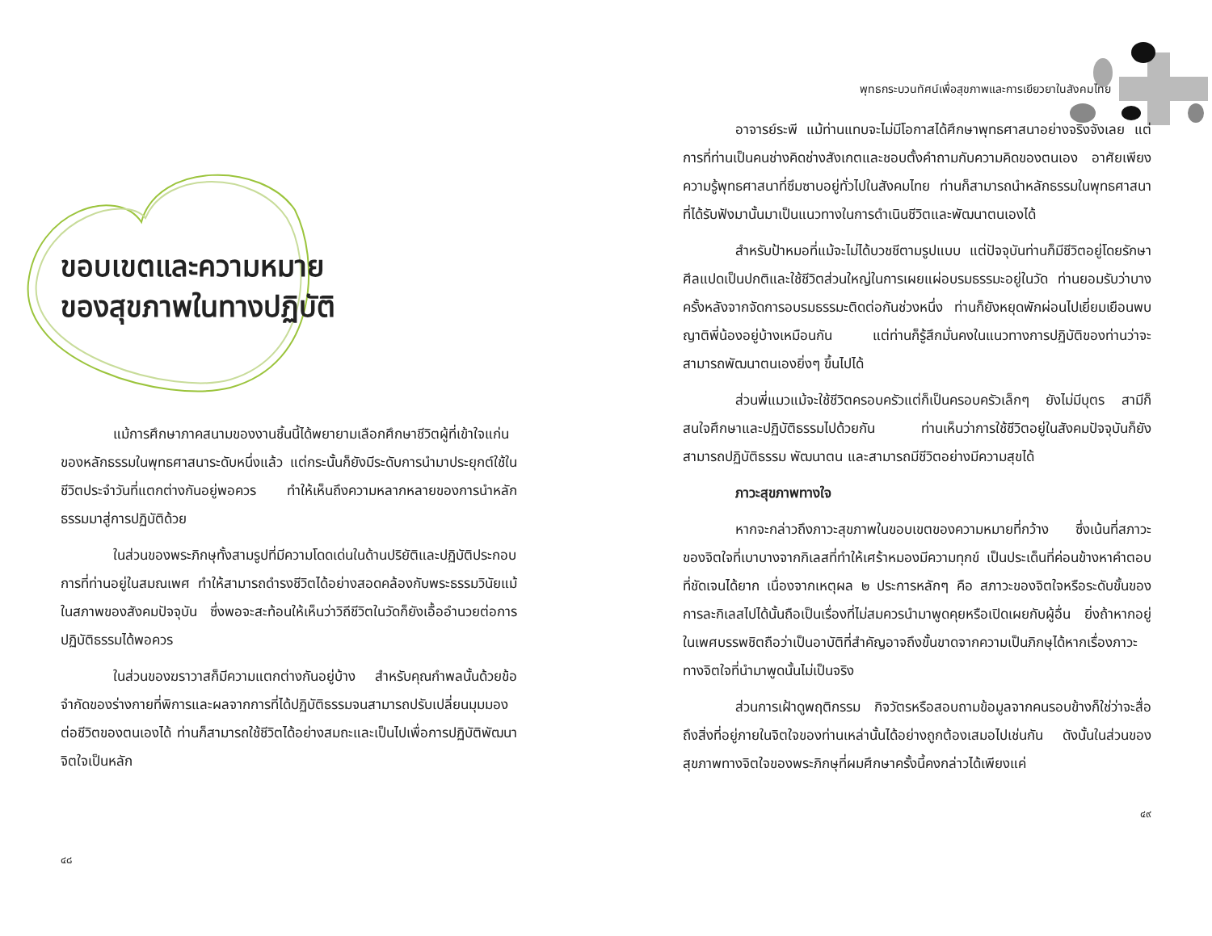ขอบเขตและความหมาย
ของสุขภาพในทางปฏิบัติ
แม้การศึกษาภาคสนามของงานชิ้นนี้ได้พยายามเลือกศึกษาชีวิตผู้ที่เข้าใจแก่นของหลักธรรมในพุทธศาสนาระดับหนึ่งแล้ว แต่กระนั้นก็ยังมีระดับการนำมาประยุกต์ใช้ในชีวิตประจำวันที่แตกต่างกันอยู่พอควร ทำให้เห็นถึงความหลากหลายของการนำหลักธรรมมาสู่การปฏิบัติด้วย
ในส่วนของพระภิกษุทั้งสามรูปที่มีความโดดเด่นในด้านปริยัติและปฏิบัติประกอบการที่ท่านอยู่ในสมณเพศ ทำให้สามารถดำรงชีวิตได้อย่างสอดคล้องกับพระธรรมวินัยแม้ในสภาพของสังคมปัจจุบัน ซึ่งพอจะสะท้อนให้เห็นว่าวิถีชีวิตในวัดก็ยังเอื้ออำนวยต่อการปฏิบัติธรรมได้พอควร
ในส่วนของฆราวาสก็มีความแตกต่างกันอยู่บ้าง สำหรับคุณกำพลนั้นด้วยข้อจำกัดของร่างกายที่พิการและผลจากการที่ได้ปฏิบัติธรรมจนสามารถปรับเปลี่ยนมุมมองต่อชีวิตของตนเองได้ ท่านก็สามารถใช้ชีวิตได้อย่างสมถะและเป็นไปเพื่อการปฏิบัติพัฒนาจิตใจเป็นหลัก
๔๘
พุทธกระบวนทัศน์เพื่อสุขภาพและการเยียวยาในสังคมไทย
อาจารย์ระพี แม้ท่านแทบจะไม่มีโอกาสได้ศึกษาพุทธศาสนาอย่างจริงจังเลย แต่การที่ท่านเป็นคนช่างคิดช่างสังเกตและชอบตั้งคำถามกับความคิดของตนเอง อาศัยเพียงความรู้พุทธศาสนาที่ซึมซาบอยู่ทั่วไปในสังคมไทย ท่านก็สามารถนำหลักธรรมในพุทธศาสนาที่ได้รับฟังมานั้นมาเป็นแนวทางในการดำเนินชีวิตและพัฒนาตนเองได้
สำหรับป้าหมอที่แม้จะไม่ได้บวชชีตามรูปแบบ แต่ปัจจุบันท่านก็มีชีวิตอยู่โดยรักษาศีลแปดเป็นปกติและใช้ชีวิตส่วนใหญ่ในการเผยแผ่อบรมธรรมะอยู่ในวัด ท่านยอมรับว่าบางครั้งหลังจากจัดการอบรมธรรมะติดต่อกันช่วงหนึ่ง ท่านก็ยังหยุดพักผ่อนไปเยี่ยมเยือนพบญาติพี่น้องอยู่บ้างเหมือนกัน แต่ท่านก็รู้สึกมั่นคงในแนวทางการปฏิบัติของท่านว่าจะสามารถพัฒนาตนเองยิ่งๆ ขึ้นไปได้
ส่วนพี่แมวแม้จะใช้ชีวิตครอบครัวแต่ก็เป็นครอบครัวเล็กๆ ยังไม่มีบุตร สามีก็สนใจศึกษาและปฏิบัติธรรมไปด้วยกัน ท่านเห็นว่าการใช้ชีวิตอยู่ในสังคมปัจจุบันก็ยังสามารถปฏิบัติธรรม พัฒนาตน และสามารถมีชีวิตอย่างมีความสุขได้
ภาวะสุขภาพทางใจ
หากจะกล่าวถึงภาวะสุขภาพในขอบเขตของความหมายที่กว้าง ซึ่งเน้นที่สภาวะของจิตใจที่เบาบางจากกิเลสที่ทำให้เศร้าหมองมีความทุกข์ เป็นประเด็นที่ค่อนข้างหาคำตอบที่ชัดเจนได้ยาก เนื่องจากเหตุผล ๒ ประการหลักๆ คือ สภาวะของจิตใจหรือระดับขั้นของการละกิเลสไปได้นั้นถือเป็นเรื่องที่ไม่สมควรนำมาพูดคุยหรือเปิดเผยกับผู้อื่น ยิ่งถ้าหากอยู่ในเพศบรรพชิตถือว่าเป็นอาบัติที่สำคัญอาจถึงขั้นขาดจากความเป็นภิกษุได้หากเรื่องภาวะทางจิตใจที่นำมาพูดนั้นไม่เป็นจริง
ส่วนการเฝ้าดูพฤติกรรม กิจวัตรหรือสอบถามข้อมูลจากคนรอบข้างก็ใช่ว่าจะสื่อถึงสิ่งที่อยู่ภายในจิตใจของท่านเหล่านั้นได้อย่างถูกต้องเสมอไปเช่นกัน ดังนั้นในส่วนของสุขภาพทางจิตใจของพระภิกษุที่ผมศึกษาครั้งนี้คงกล่าวได้เพียงแค่
๔๙